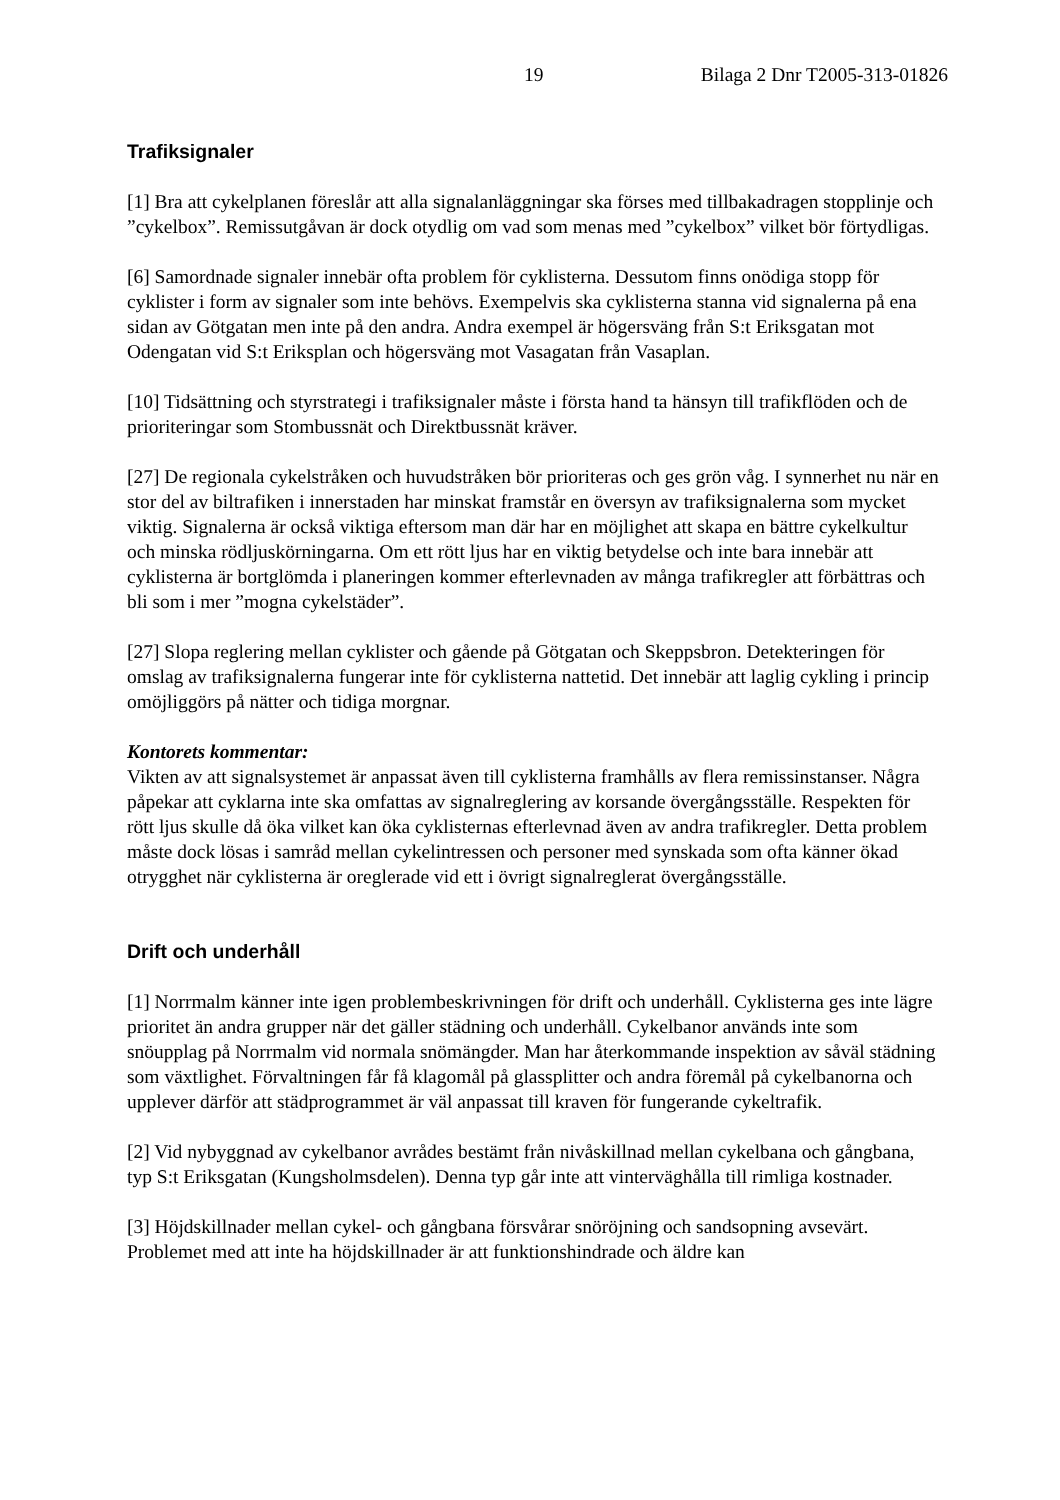19 Bilaga 2 Dnr T2005-313-01826
Trafiksignaler
[1] Bra att cykelplanen föreslår att alla signalanläggningar ska förses med tillbakadragen stopplinje och ”cykelbox”. Remissutgåvan är dock otydlig om vad som menas med ”cykelbox” vilket bör förtydligas.
[6] Samordnade signaler innebär ofta problem för cyklisterna. Dessutom finns onödiga stopp för cyklister i form av signaler som inte behövs. Exempelvis ska cyklisterna stanna vid signalerna på ena sidan av Götgatan men inte på den andra. Andra exempel är högersväng från S:t Eriksgatan mot Odengatan vid S:t Eriksplan och högersväng mot Vasagatan från Vasaplan.
[10] Tidsättning och styrstrategi i trafiksignaler måste i första hand ta hänsyn till trafikflöden och de prioriteringar som Stombussnät och Direktbussnät kräver.
[27] De regionala cykelstråken och huvudstråken bör prioriteras och ges grön våg. I synnerhet nu när en stor del av biltrafiken i innerstaden har minskat framstår en översyn av trafiksignalerna som mycket viktig. Signalerna är också viktiga eftersom man där har en möjlighet att skapa en bättre cykelkultur och minska rödljuskörningarna. Om ett rött ljus har en viktig betydelse och inte bara innebär att cyklisterna är bortglömda i planeringen kommer efterlevnaden av många trafikregler att förbättras och bli som i mer ”mogna cykelstäder”.
[27] Slopa reglering mellan cyklister och gående på Götgatan och Skeppsbron. Detekteringen för omslag av trafiksignalerna fungerar inte för cyklisterna nattetid. Det innebär att laglig cykling i princip omöjliggörs på nätter och tidiga morgnar.
Kontorets kommentar:
Vikten av att signalsystemet är anpassat även till cyklisterna framhålls av flera remissinstanser. Några påpekar att cyklarna inte ska omfattas av signalreglering av korsande övergångsställe. Respekten för rött ljus skulle då öka vilket kan öka cyklisternas efterlevnad även av andra trafikregler. Detta problem måste dock lösas i samråd mellan cykelintressen och personer med synskada som ofta känner ökad otrygghet när cyklisterna är oreglerade vid ett i övrigt signalreglerat övergångsställe.
Drift och underhåll
[1] Norrmalm känner inte igen problembeskrivningen för drift och underhåll. Cyklisterna ges inte lägre prioritet än andra grupper när det gäller städning och underhåll. Cykelbanor används inte som snöupplag på Norrmalm vid normala snömängder. Man har återkommande inspektion av såväl städning som växtlighet. Förvaltningen får få klagomål på glassplitter och andra föremål på cykelbanorna och upplever därför att städprogrammet är väl anpassat till kraven för fungerande cykeltrafik.
[2] Vid nybyggnad av cykelbanor avrådes bestämt från nivåskillnad mellan cykelbana och gångbana, typ S:t Eriksgatan (Kungsholmsdelen). Denna typ går inte att vinterväghålla till rimliga kostnader.
[3] Höjdskillnader mellan cykel- och gångbana försvårar snöröjning och sandsopning avsevärt. Problemet med att inte ha höjdskillnader är att funktionshindrade och äldre kan